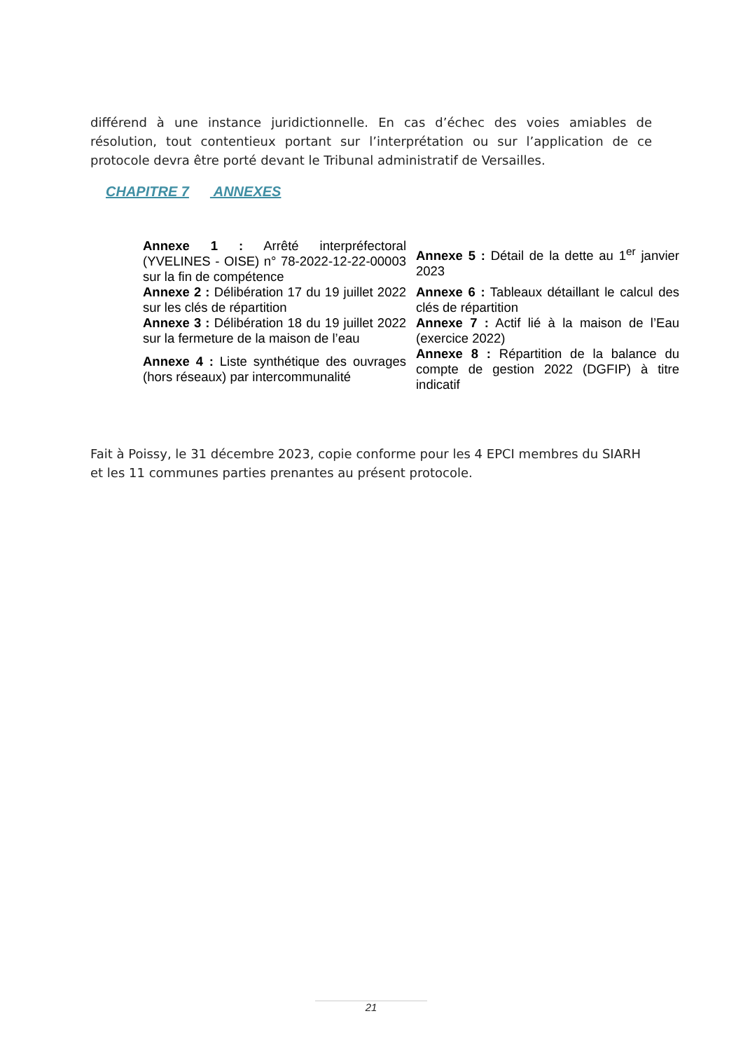différend à une instance juridictionnelle. En cas d’échec des voies amiables de résolution, tout contentieux portant sur l’interprétation ou sur l’application de ce protocole devra être porté devant le Tribunal administratif de Versailles.
CHAPITRE 7 ANNEXES
| Annexe 1 : Arrêté interpréfectoral (YVELINES - OISE) n° 78-2022-12-22-00003 sur la fin de compétence | Annexe 5 : Détail de la dette au 1<sup>er</sup> janvier 2023 |
| Annexe 2 : Délibération 17 du 19 juillet 2022 sur les clés de répartition | Annexe 6 : Tableaux détaillant le calcul des clés de répartition |
| Annexe 3 : Délibération 18 du 19 juillet 2022 sur la fermeture de la maison de l’eau | Annexe 7 : Actif lié à la maison de l’Eau (exercice 2022) |
| Annexe 4 : Liste synthétique des ouvrages (hors réseaux) par intercommunalité | Annexe 8 : Répartition de la balance du compte de gestion 2022 (DGFIP) à titre indicatif |
Fait à Poissy, le 31 décembre 2023, copie conforme pour les 4 EPCI membres du SIARH et les 11 communes parties prenantes au présent protocole.
21